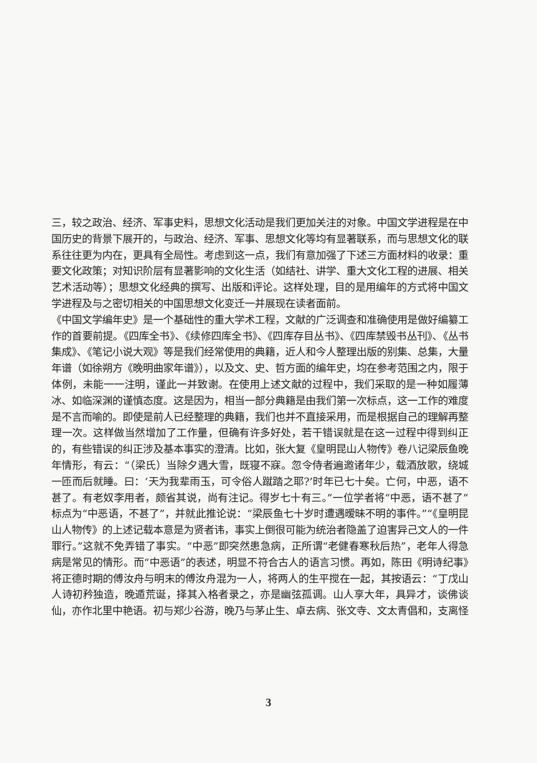三，较之政治、经济、军事史料，思想文化活动是我们更加关注的对象。中国文学进程是在中国历史的背景下展开的，与政治、经济、军事、思想文化等均有显著联系，而与思想文化的联系往往更为内在，更具有全局性。考虑到这一点，我们有意加强了下述三方面材料的收录：重要文化政策；对知识阶层有显著影响的文化生活（如结社、讲学、重大文化工程的进展、相关艺术活动等）；思想文化经典的撰写、出版和评论。这样处理，目的是用编年的方式将中国文学进程及与之密切相关的中国思想文化变迁一并展现在读者面前。
《中国文学编年史》是一个基础性的重大学术工程，文献的广泛调查和准确使用是做好编纂工作的首要前提。《四库全书》、《续修四库全书》、《四库存目丛书》、《四库禁毁书丛刊》、《丛书集成》、《笔记小说大观》等是我们经常使用的典籍，近人和今人整理出版的别集、总集，大量年谱（如徐朔方《晚明曲家年谱》），以及文、史、哲方面的编年史，均在参考范围之内，限于体例，未能一一注明，谨此一并致谢。在使用上述文献的过程中，我们采取的是一种如履薄冰、如临深渊的谨慎态度。这是因为，相当一部分典籍是由我们第一次标点，这一工作的难度是不言而喻的。即使是前人已经整理的典籍，我们也并不直接采用，而是根据自己的理解再整理一次。这样做当然增加了工作量，但确有许多好处，若干错误就是在这一过程中得到纠正的，有些错误的纠正涉及基本事实的澄清。比如，张大复《皇明昆山人物传》卷八记梁辰鱼晚年情形，有云：“（梁氏）当除夕遇大雪，既寝不寐。忽令侍者遍邀诸年少，载酒放歌，绕城一匝而后就睡。曰：‘天为我辈雨玉，可令俗人蹴踏之耶?’时年已七十矣。亡何，中恶，语不甚了。有老奴李用者，颇省其说，尚有注记。得岁七十有三。”一位学者将“中恶，语不甚了”标点为“中恶语，不甚了”，并就此推论说：“梁辰鱼七十岁时遭遇暧昧不明的事件。”“《皇明昆山人物传》的上述记载本意是为贤者讳，事实上倒很可能为统治者隐盖了迫害异己文人的一件罪行。”这就不免弄错了事实。“中恶”即突然患急病，正所谓“老健春寒秋后热”，老年人得急病是常见的情形。而“中恶语”的表述，明显不符合古人的语言习惯。再如，陈田《明诗纪事》将正德时期的傅汝舟与明末的傅汝舟混为一人，将两人的生平搅在一起，其按语云：“丁戊山人诗初矜独造，晚遁荒诞，择其入格者录之，亦是幽弦孤调。山人享大年，具异才，谈佛谈仙，亦作北里中艳语。初与郑少谷游，晚乃与茅止生、卓去病、张文寺、文太青倡和，支离怪
3